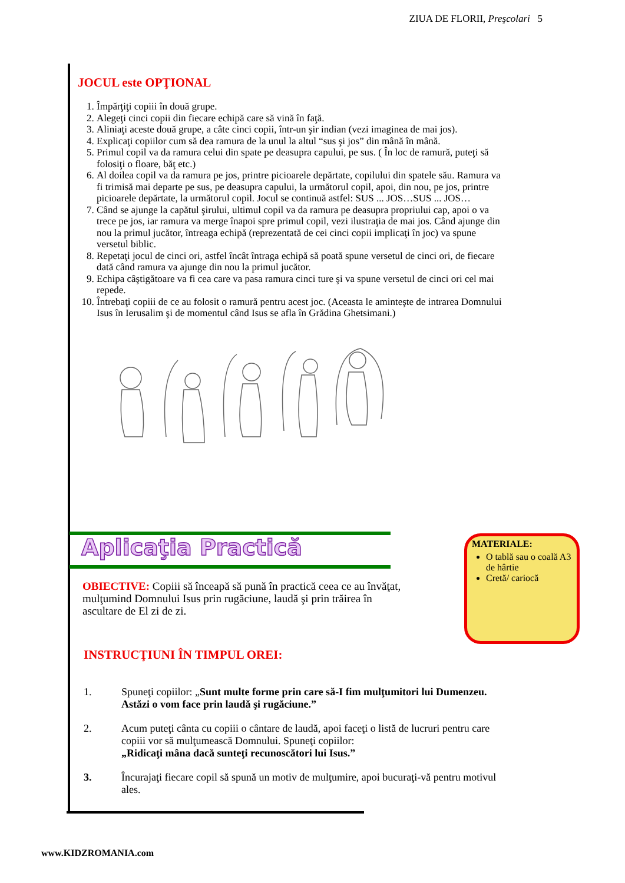ZIUA DE FLORII, Preşcolari 5
JOCUL este OPŢIONAL
1. Împărţiţi copiii în două grupe.
2. Alegeţi cinci copii din fiecare echipă care să vină în faţă.
3. Aliniaţi aceste două grupe, a câte cinci copii, într-un şir indian (vezi imaginea de mai jos).
4. Explicaţi copiilor cum să dea ramura de la unul la altul “sus şi jos” din mână în mână.
5. Primul copil va da ramura celui din spate pe deasupra capului, pe sus. ( În loc de ramură, puteţi să folosiţi o floare, băţ etc.)
6. Al doilea copil va da ramura pe jos, printre picioarele depărtate, copilului din spatele său. Ramura va fi trimisă mai departe pe sus, pe deasupra capului, la următorul copil, apoi, din nou, pe jos, printre picioarele depărtate, la următorul copil. Jocul se continuă astfel: SUS ... JOS…SUS ... JOS…
7. Când se ajunge la capătul şirului, ultimul copil va da ramura pe deasupra propriului cap, apoi o va trece pe jos, iar ramura va merge înapoi spre primul copil, vezi ilustraţia de mai jos. Când ajunge din nou la primul jucător, întreaga echipă (reprezentată de cei cinci copii implicaţi în joc) va spune versetul biblic.
8. Repetaţi jocul de cinci ori, astfel încât întraga echipă să poată spune versetul de cinci ori, de fiecare dată când ramura va ajunge din nou la primul jucător.
9. Echipa câştigătoare va fi cea care va pasa ramura cinci ture şi va spune versetul de cinci ori cel mai repede.
10. Întrebaţi copiii de ce au folosit o ramură pentru acest joc. (Aceasta le aminteşte de intrarea Domnului Isus în Ierusalim şi de momentul când Isus se afla în Grădina Ghetsimani.)
Aplicaţia Practică
MATERIALE:
O tablă sau o coală A3 de hârtie
Cretă/ cariocă
OBIECTIVE: Copiii să înceapă să pună în practică ceea ce au învăţat, mulţumind Domnului Isus prin rugăciune, laudă şi prin trăirea în ascultare de El zi de zi.
INSTRUCŢIUNI ÎN TIMPUL OREI:
1. Spuneţi copiilor: „Sunt multe forme prin care să-I fim mulţumitori lui Dumenzeu. Astăzi o vom face prin laudă şi rugăciune.”
2. Acum puteţi cânta cu copiii o cântare de laudă, apoi faceţi o listă de lucruri pentru care copiii vor să mulţumească Domnului. Spuneţi copiilor:
„Ridicaţi mâna dacă sunteţi recunoscători lui Isus.”
3. Încurajaţi fiecare copil să spună un motiv de mulţumire, apoi bucuraţi-vă pentru motivul ales.
www.KIDZROMANIA.com